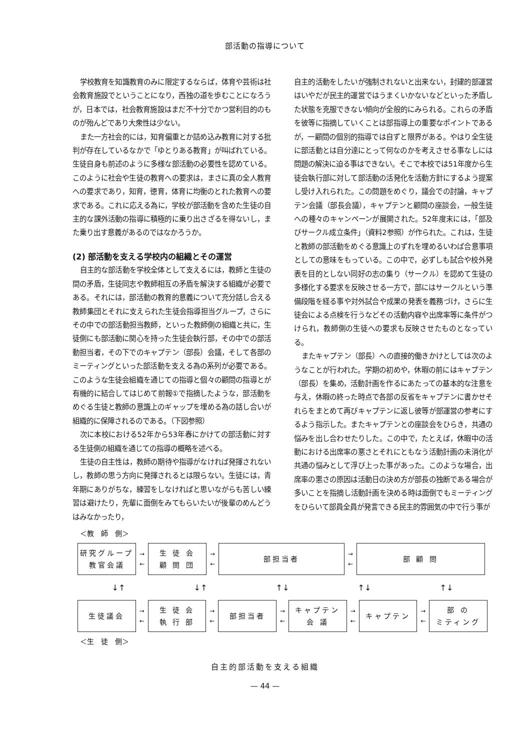部活動の指導について
学校教育を知識教育のみに限定するならば，体育や芸術は社会教育施設でということになり，西独の道を歩むことになろうが，日本では，社会教育施設はまだ不十分でかつ営利目的のものが殆んどであり大衆性は少ない。
また一方社会的には，知育偏重とか詰め込み教育に対する批判が存在しているなかで「ゆとりある教育」が叫ばれている。生徒自身も前述のように多様な部活動の必要性を認めている。このように社会や生徒の教育への要求は，まさに真の全人教育への要求であり，知育，徳育，体育に均衡のとれた教育への要求である。これに応える為に，学校が部活動を含めた生徒の自主的な課外活動の指導に積極的に乗り出さざるを得ないし，また乗り出す意義があるのではなかろうか。
(2) 部活動を支える学校内の組織とその運営
自主的な部活動を学校全体として支えるには，教師と生徒の間の矛盾，生徒同志や教師相互の矛盾を解決する組織が必要である。それには，部活動の教育的意義について充分話し合える教師集団とそれに支えられた生徒会指導担当グループ，さらにその中での部活動担当教師，といった教師側の組織と共に，生徒側にも部活動に関心を持った生徒会執行部，その中での部活動担当者，その下でのキャプテン（部長）会議，そして各部のミーティングといった部活動を支える為の系列が必要である。このような生徒会組織を通じての指導と個々の顧問の指導とが有機的に結合してはじめて前報①で指摘したような，部活動をめぐる生徒と教師の意識上のギャップを埋める為の話し合いが組織的に保障されるのである。（下図参照）
次に本校における52年から53年春にかけての部活動に対する生徒側の組織を通じての指導の概略を述べる。
生徒の自主性は，教師の期待や指導がなければ発揮されないし，教師の思う方向に発揮されるとは限らない。生徒には，青年期にありがちな，練習をしなければと思いながらも苦しい練習は避けたり，先輩に面倒をみてもらいたいが後輩のめんどうはみなかったり，
自主的活動をしたいが強制されないと出来ない，封建的部運営はいやだが民主的運営ではうまくいかないなどといった矛盾した状態を克服できない傾向が全般的にみられる。これらの矛盾を彼等に指摘していくことは部指導上の重要なポイントであるが，一顧問の個別的指導では自ずと限界がある。やはり全生徒に部活動とは自分達にとって何なのかを考えさせる事なしには問題の解決に迫る事はできない。そこで本校では51年度から生徒会執行部に対して部活動の活発化を活動方針にするよう提案し受け入れられた。この問題をめぐり，議会での討論，キャプテン会議（部長会議），キャプテンと顧問の座談会，一般生徒への種々のキャンペーンが展開された。52年度末には，「部及びサークル成立条件」（資料2参照）が作られた。これは，生徒と教師の部活動をめぐる意識上のずれを埋めるいわば合意事項としての意味をもっている。この中で，必ずしも試合や校外発表を目的としない同好の志の集り（サークル）を認めて生徒の多様化する要求を反映させる一方で，部にはサークルという準備段階を経る事や対外試合や成果の発表を義務づけ，さらに生徒会による点検を行うなどその活動内容や出席率等に条件がつけられ，教師側の生徒への要求も反映させたものとなっている。
またキャプテン（部長）への直接的働きかけとしては次のようなことが行われた。学期の初めや，休暇の前にはキャプテン（部長）を集め，活動計画を作るにあたっての基本的な注意を与え，休暇の終った時点で各部の反省をキャプテンに書かせそれらをまとめて再びキャプテンに返し彼等が部運営の参考にするよう指示した。またキャプテンとの座談会をひらき，共通の悩みを出し合わせたりした。この中で，たとえば，休暇中の活動における出席率の悪さとそれにともなう活動計画の未消化が共通の悩みとして浮び上った事があった。このような場合，出席率の悪さの原因は活動日の決め方が部長の独断である場合が多いことを指摘し活動計画を決める時は面倒でもミーティングをひらいて部員全員が発言できる民主的雰囲気の中で行う事が
＜教　師　側＞
研究グループ
教官会議
→
←
生 徒 会
顧 問 団
→
←
部担当者
→
←
部 顧 問
↓↑ ↓↑ ↑↓ ↑↓ ↑↓
生徒議会
→
←
生 徒 会
執 行 部
→
←
部担当者
→
←
キャプテン
会 議
→
←
キャプテン
→
←
部 の
ミティング
＜生　徒　側＞
自主的部活動を支える組織
— 44 —